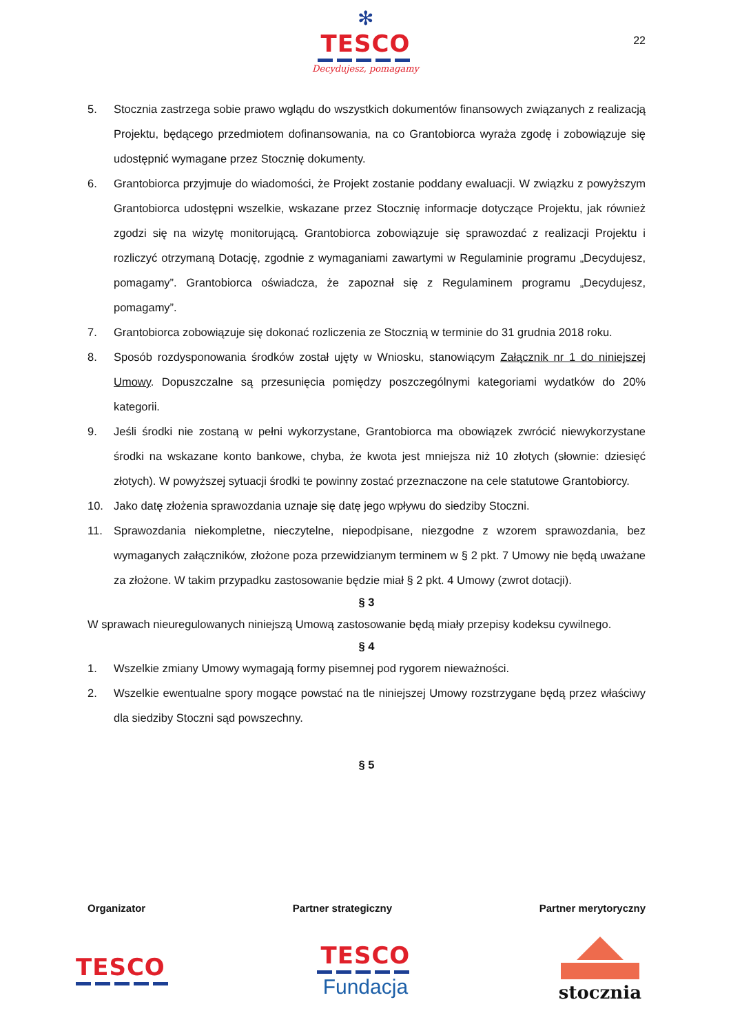22
✻
TESCO
Decydujesz, pomagamy
5. Stocznia zastrzega sobie prawo wglądu do wszystkich dokumentów finansowych związanych z realizacją Projektu, będącego przedmiotem dofinansowania, na co Grantobiorca wyraża zgodę i zobowiązuje się udostępnić wymagane przez Stocznię dokumenty.
6. Grantobiorca przyjmuje do wiadomości, że Projekt zostanie poddany ewaluacji. W związku z powyższym Grantobiorca udostępni wszelkie, wskazane przez Stocznię informacje dotyczące Projektu, jak również zgodzi się na wizytę monitorującą. Grantobiorca zobowiązuje się sprawozdać z realizacji Projektu i rozliczyć otrzymaną Dotację, zgodnie z wymaganiami zawartymi w Regulaminie programu „Decydujesz, pomagamy”. Grantobiorca oświadcza, że zapoznał się z Regulaminem programu „Decydujesz, pomagamy”.
7. Grantobiorca zobowiązuje się dokonać rozliczenia ze Stocznią w terminie do 31 grudnia 2018 roku.
8. Sposób rozdysponowania środków został ujęty w Wniosku, stanowiącym Załącznik nr 1 do niniejszej Umowy. Dopuszczalne są przesunięcia pomiędzy poszczególnymi kategoriami wydatków do 20% kategorii.
9. Jeśli środki nie zostaną w pełni wykorzystane, Grantobiorca ma obowiązek zwrócić niewykorzystane środki na wskazane konto bankowe, chyba, że kwota jest mniejsza niż 10 złotych (słownie: dziesięć złotych). W powyższej sytuacji środki te powinny zostać przeznaczone na cele statutowe Grantobiorcy.
10. Jako datę złożenia sprawozdania uznaje się datę jego wpływu do siedziby Stoczni.
11. Sprawozdania niekompletne, nieczytelne, niepodpisane, niezgodne z wzorem sprawozdania, bez wymaganych załączników, złożone poza przewidzianym terminem w § 2 pkt. 7 Umowy nie będą uważane za złożone. W takim przypadku zastosowanie będzie miał § 2 pkt. 4 Umowy (zwrot dotacji).
§ 3
W sprawach nieuregulowanych niniejszą Umową zastosowanie będą miały przepisy kodeksu cywilnego.
§ 4
1. Wszelkie zmiany Umowy wymagają formy pisemnej pod rygorem nieważności.
2. Wszelkie ewentualne spory mogące powstać na tle niniejszej Umowy rozstrzygane będą przez właściwy dla siedziby Stoczni sąd powszechny.
§ 5
Organizator Partner strategiczny Partner merytoryczny
TESCO
TESCO
Fundacja
stocznia